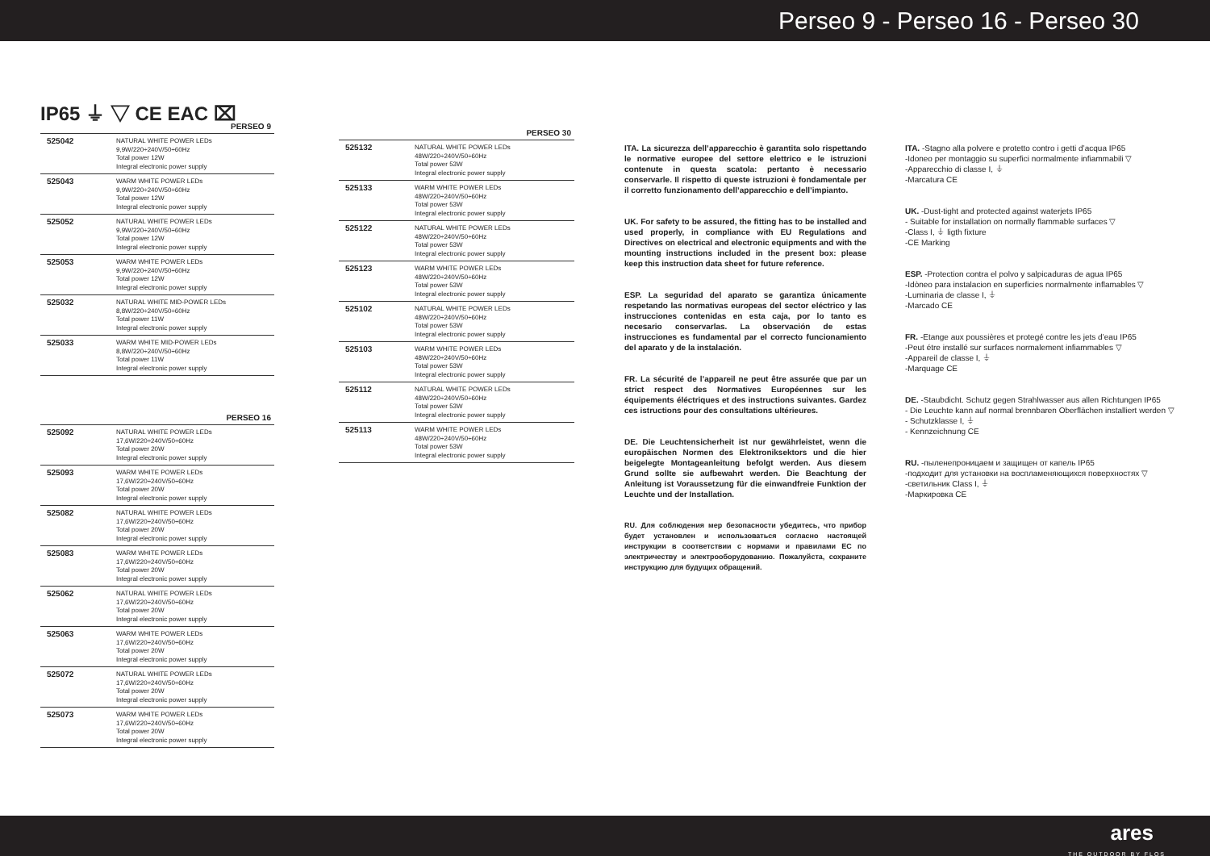Perseo 9 - Perseo 16 - Perseo 30
IP65 ⏚ ▽ CE EAC ⌧
PERSEO 9
| 525042 | NATURAL WHITE POWER LEDs 9,9W/220÷240V/50÷60Hz Total power 12W Integral electronic power supply |
| 525043 | WARM WHITE POWER LEDs 9,9W/220÷240V/50÷60Hz Total power 12W Integral electronic power supply |
| 525052 | NATURAL WHITE POWER LEDs 9,9W/220÷240V/50÷60Hz Total power 12W Integral electronic power supply |
| 525053 | WARM WHITE POWER LEDs 9,9W/220÷240V/50÷60Hz Total power 12W Integral electronic power supply |
| 525032 | NATURAL WHITE MID-POWER LEDs 8,8W/220÷240V/50÷60Hz Total power 11W Integral electronic power supply |
| 525033 | WARM WHITE MID-POWER LEDs 8,8W/220÷240V/50÷60Hz Total power 11W Integral electronic power supply |
PERSEO 16
| 525092 | NATURAL WHITE POWER LEDs 17,6W/220÷240V/50÷60Hz Total power 20W Integral electronic power supply |
| 525093 | WARM WHITE POWER LEDs 17,6W/220÷240V/50÷60Hz Total power 20W Integral electronic power supply |
| 525082 | NATURAL WHITE POWER LEDs 17,6W/220÷240V/50÷60Hz Total power 20W Integral electronic power supply |
| 525083 | WARM WHITE POWER LEDs 17,6W/220÷240V/50÷60Hz Total power 20W Integral electronic power supply |
| 525062 | NATURAL WHITE POWER LEDs 17,6W/220÷240V/50÷60Hz Total power 20W Integral electronic power supply |
| 525063 | WARM WHITE POWER LEDs 17,6W/220÷240V/50÷60Hz Total power 20W Integral electronic power supply |
| 525072 | NATURAL WHITE POWER LEDs 17,6W/220÷240V/50÷60Hz Total power 20W Integral electronic power supply |
| 525073 | WARM WHITE POWER LEDs 17,6W/220÷240V/50÷60Hz Total power 20W Integral electronic power supply |
PERSEO 30
| 525132 | NATURAL WHITE POWER LEDs 48W/220÷240V/50÷60Hz Total power 53W Integral electronic power supply |
| 525133 | WARM WHITE POWER LEDs 48W/220÷240V/50÷60Hz Total power 53W Integral electronic power supply |
| 525122 | NATURAL WHITE POWER LEDs 48W/220÷240V/50÷60Hz Total power 53W Integral electronic power supply |
| 525123 | WARM WHITE POWER LEDs 48W/220÷240V/50÷60Hz Total power 53W Integral electronic power supply |
| 525102 | NATURAL WHITE POWER LEDs 48W/220÷240V/50÷60Hz Total power 53W Integral electronic power supply |
| 525103 | WARM WHITE POWER LEDs 48W/220÷240V/50÷60Hz Total power 53W Integral electronic power supply |
| 525112 | NATURAL WHITE POWER LEDs 48W/220÷240V/50÷60Hz Total power 53W Integral electronic power supply |
| 525113 | WARM WHITE POWER LEDs 48W/220÷240V/50÷60Hz Total power 53W Integral electronic power supply |
ITA. La sicurezza dell’apparecchio è garantita solo rispettando le normative europee del settore elettrico e le istruzioni contenute in questa scatola: pertanto è necessario conservarle. Il rispetto di queste istruzioni è fondamentale per il corretto funzionamento dell’apparecchio e dell’impianto.
UK. For safety to be assured, the fitting has to be installed and used properly, in compliance with EU Regulations and Directives on electrical and electronic equipments and with the mounting instructions included in the present box: please keep this instruction data sheet for future reference.
ESP. La seguridad del aparato se garantiza únicamente respetando las normativas europeas del sector eléctrico y las instrucciones contenidas en esta caja, por lo tanto es necesario conservarlas. La observación de estas instrucciones es fundamental par el correcto funcionamiento del aparato y de la instalación.
FR. La sécurité de l’appareil ne peut être assurée que par un strict respect des Normatives Européennes sur les équipements éléctriques et des instructions suivantes. Gardez ces istructions pour des consultations ultérieures.
DE. Die Leuchtensicherheit ist nur gewährleistet, wenn die europäischen Normen des Elektroniksektors und die hier beigelegte Montageanleitung befolgt werden. Aus diesem Grund sollte sie aufbewahrt werden. Die Beachtung der Anleitung ist Voraussetzung für die einwandfreie Funktion der Leuchte und der Installation.
RU. Для соблюдения мер безопасности убедитесь, что прибор будет установлен и использоваться согласно настоящей инструкции в соответствии с нормами и правилами ЕС по электричеству и электрооборудованию. Пожалуйста, сохраните инструкцию для будущих обращений.
ITA. -Stagno alla polvere e protetto contro i getti d’acqua IP65
-Idoneo per montaggio su superfici normalmente infiammabili ▽
-Apparecchio di classe I, ⏚
-Marcatura CE
UK. -Dust-tight and protected against waterjets IP65
- Suitable for installation on normally flammable surfaces ▽
-Class I, ⏚ ligth fixture
-CE Marking
ESP. -Protection contra el polvo y salpicaduras de agua IP65
-Idòneo para instalacion en superficies normalmente inflamables ▽
-Luminaria de classe I, ⏚
-Marcado CE
FR. -Etange aux poussières et protegé contre les jets d’eau IP65
-Peut étre installé sur surfaces normalement infiammables ▽
-Appareil de classe I, ⏚
-Marquage CE
DE. -Staubdicht. Schutz gegen Strahlwasser aus allen Richtungen IP65
- Die Leuchte kann auf normal brennbaren Oberflächen installiert werden ▽
- Schutzklasse I, ⏚
- Kennzeichnung CE
RU. -пыленепроницаем и защищен от капель IP65
-подходит для установки на воспламеняющихся поверхностях ▽
-светильник Class I, ⏚
-Маркировка CE
ares
THE OUTDOOR BY FLOS